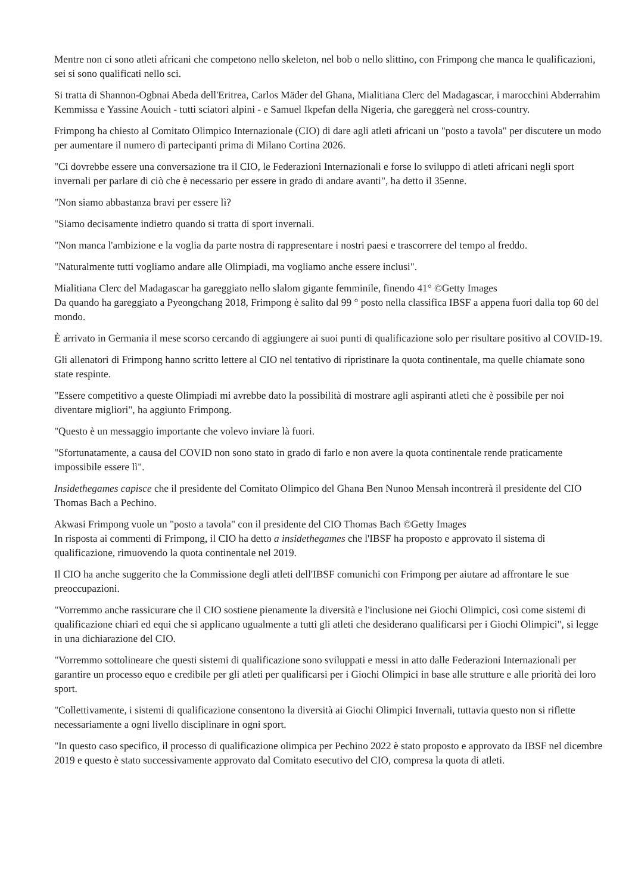Mentre non ci sono atleti africani che competono nello skeleton, nel bob o nello slittino, con Frimpong che manca le qualificazioni, sei si sono qualificati nello sci.
Si tratta di Shannon-Ogbnai Abeda dell'Eritrea, Carlos Mäder del Ghana, Mialitiana Clerc del Madagascar, i marocchini Abderrahim Kemmissa e Yassine Aouich - tutti sciatori alpini - e Samuel Ikpefan della Nigeria, che gareggerà nel cross-country.
Frimpong ha chiesto al Comitato Olimpico Internazionale (CIO) di dare agli atleti africani un "posto a tavola" per discutere un modo per aumentare il numero di partecipanti prima di Milano Cortina 2026.
"Ci dovrebbe essere una conversazione tra il CIO, le Federazioni Internazionali e forse lo sviluppo di atleti africani negli sport invernali per parlare di ciò che è necessario per essere in grado di andare avanti", ha detto il 35enne.
"Non siamo abbastanza bravi per essere lì?
"Siamo decisamente indietro quando si tratta di sport invernali.
"Non manca l'ambizione e la voglia da parte nostra di rappresentare i nostri paesi e trascorrere del tempo al freddo.
"Naturalmente tutti vogliamo andare alle Olimpiadi, ma vogliamo anche essere inclusi".
Mialitiana Clerc del Madagascar ha gareggiato nello slalom gigante femminile, finendo 41° ©Getty Images
Da quando ha gareggiato a Pyeongchang 2018, Frimpong è salito dal 99 ° posto nella classifica IBSF a appena fuori dalla top 60 del mondo.
È arrivato in Germania il mese scorso cercando di aggiungere ai suoi punti di qualificazione solo per risultare positivo al COVID-19.
Gli allenatori di Frimpong hanno scritto lettere al CIO nel tentativo di ripristinare la quota continentale, ma quelle chiamate sono state respinte.
"Essere competitivo a queste Olimpiadi mi avrebbe dato la possibilità di mostrare agli aspiranti atleti che è possibile per noi diventare migliori", ha aggiunto Frimpong.
"Questo è un messaggio importante che volevo inviare là fuori.
"Sfortunatamente, a causa del COVID non sono stato in grado di farlo e non avere la quota continentale rende praticamente impossibile essere lì".
Insidethegames capisce che il presidente del Comitato Olimpico del Ghana Ben Nunoo Mensah incontrerà il presidente del CIO Thomas Bach a Pechino.
Akwasi Frimpong vuole un "posto a tavola" con il presidente del CIO Thomas Bach ©Getty Images
In risposta ai commenti di Frimpong, il CIO ha detto a insidethegames che l'IBSF ha proposto e approvato il sistema di qualificazione, rimuovendo la quota continentale nel 2019.
Il CIO ha anche suggerito che la Commissione degli atleti dell'IBSF comunichi con Frimpong per aiutare ad affrontare le sue preoccupazioni.
"Vorremmo anche rassicurare che il CIO sostiene pienamente la diversità e l'inclusione nei Giochi Olimpici, così come sistemi di qualificazione chiari ed equi che si applicano ugualmente a tutti gli atleti che desiderano qualificarsi per i Giochi Olimpici", si legge in una dichiarazione del CIO.
"Vorremmo sottolineare che questi sistemi di qualificazione sono sviluppati e messi in atto dalle Federazioni Internazionali per garantire un processo equo e credibile per gli atleti per qualificarsi per i Giochi Olimpici in base alle strutture e alle priorità dei loro sport.
"Collettivamente, i sistemi di qualificazione consentono la diversità ai Giochi Olimpici Invernali, tuttavia questo non si riflette necessariamente a ogni livello disciplinare in ogni sport.
"In questo caso specifico, il processo di qualificazione olimpica per Pechino 2022 è stato proposto e approvato da IBSF nel dicembre 2019 e questo è stato successivamente approvato dal Comitato esecutivo del CIO, compresa la quota di atleti.